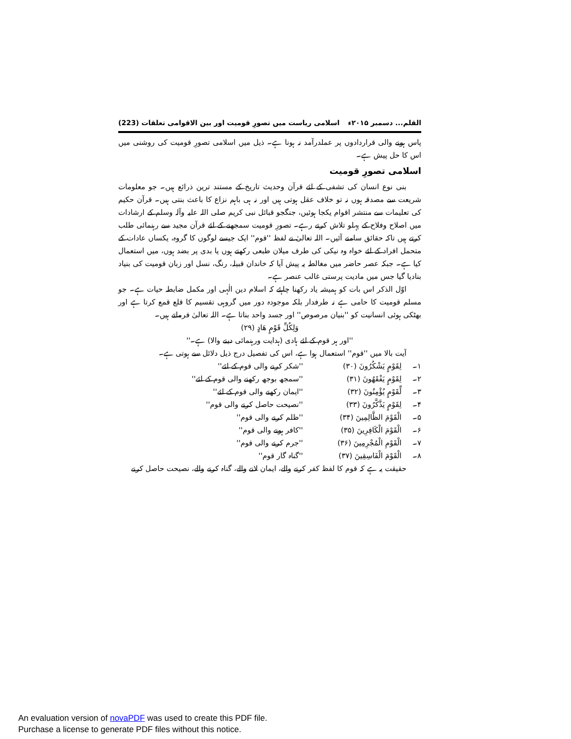القلم... دسمبر ۲۰۱۵ء اسلامی ریاست میں تصورِ قومیت اور بین الاقوامی تعلقات (223)
پاس ہونے والی قراردادوں پر عملدرآمد نہ ہونا ہے۔ ذیل میں اسلامی تصورِ قومیت کی روشنی میں اس کا حل پیش ہے۔
اسلامی تصورِ قومیت
بنی نوع انسان کی تشفی کے لئے قرآن وحدیث تاریخ کے مستند ترین ذرائع ہیں۔ جو معلومات شریعت سے مصدقہ ہوں نہ تو خلاف عقل ہوتی ہیں اور نہ ہی باہم نزاع کا باعث بنتی ہیں۔ قرآن حکیم کی تعلیمات سے منتشر اقوام یکجا ہوئیں، جنگجو قبائل نبی کریم صلی اللہ علیہ وآلہ وسلم کے ارشادات میں اصلاح وفلاح کے پہلو تلاش کرتے رہے۔ تصورِ قومیت سمجھنے کے لئے قرآن مجید سے رہنمائی طلب کرتے ہیں تاکہ حقائق سامنے آئیں۔ اللہ تعالیٰ نے لفظ ''قوم'' ایک جیسے لوگوں کا گروہ، یکساں عادات کے متحمل افراد کے لئے خواہ وہ نیکی کی طرف میلان طبعی رکھتے ہوں یا بدی پر بضد ہوں، میں استعمال کیا ہے۔ جبکہ عصر حاضر میں مغالطہ یہ پیش آیا کہ خاندان قبیلہ، رنگ، نسل اور زبان قومیت کی بنیاد بنادیا گیا جس میں مادیت پرستی غالب عنصر ہے۔
اوّل الذکر اس بات کو ہمیشہ یاد رکھنا چاہئے کہ اسلام دین الٰہی اور مکمل ضابطہ حیات ہے۔ جو مسلم قومیت کا حامی ہے نہ طرفدار بلکہ موجودہ دور میں گروہی تقسیم کا قلع قمع کرتا ہے اور بھٹکی ہوئی انسانیت کو ''بنیان مرصوص'' اور جسد واحد بناتا ہے۔ اللہ تعالیٰ فرماتے ہیں۔
وَلِكُلِّ قَوْمٍ هَادٍ (۲۹)
''اور ہر قوم کے لئے ہادی (ہدایت ورہنمائی دینے والا) ہے۔''
آیت بالا میں ''قوم'' استعمال ہوا ہے، اس کی تفصیل درج ذیل دلائل سے ہوتی ہے۔
۱۔ لِقَوْمٍ يَشْكُرُونَ (۳۰) ''شکر کرنے والی قوم کے لئے''
۲۔ لِقَوْمٍ يَفْقَهُونَ (۳۱) ''سمجھ بوجھ رکھنے والی قوم کے لئے''
۳۔ لِّقَوْمٍ يُؤْمِنُونَ (۳۲) ''ایمان رکھنے والی قوم کے لئے''
۴۔ لِقَوْمٍ يَذَّكَّرُونَ (۳۳) ''نصیحت حاصل کرنے والی قوم''
۵۔ الْقَوْمَ الظَّالِمِينَ (۳۴) ''ظلم کرنے والی قوم''
۶۔ الْقَوْمَ الْكَافِرِينَ (۳۵) ''کافر ہونے والی قوم''
۷۔ الْقَوْمِ الْمُجْرِمِينَ (۳۶) ''جرم کرنے والی قوم''
۸۔ الْقَوْمَ الْفَاسِقِينَ (۳۷) ''گناہ گار قوم''
حقیقت یہ ہے کہ قوم کا لفظ کفر کرنے والے، ایمان لانے والے، گناہ کرنے والے، نصیحت حاصل کرنے
An evaluation version of novaPDF was used to create this PDF file.
Purchase a license to generate PDF files without this notice.